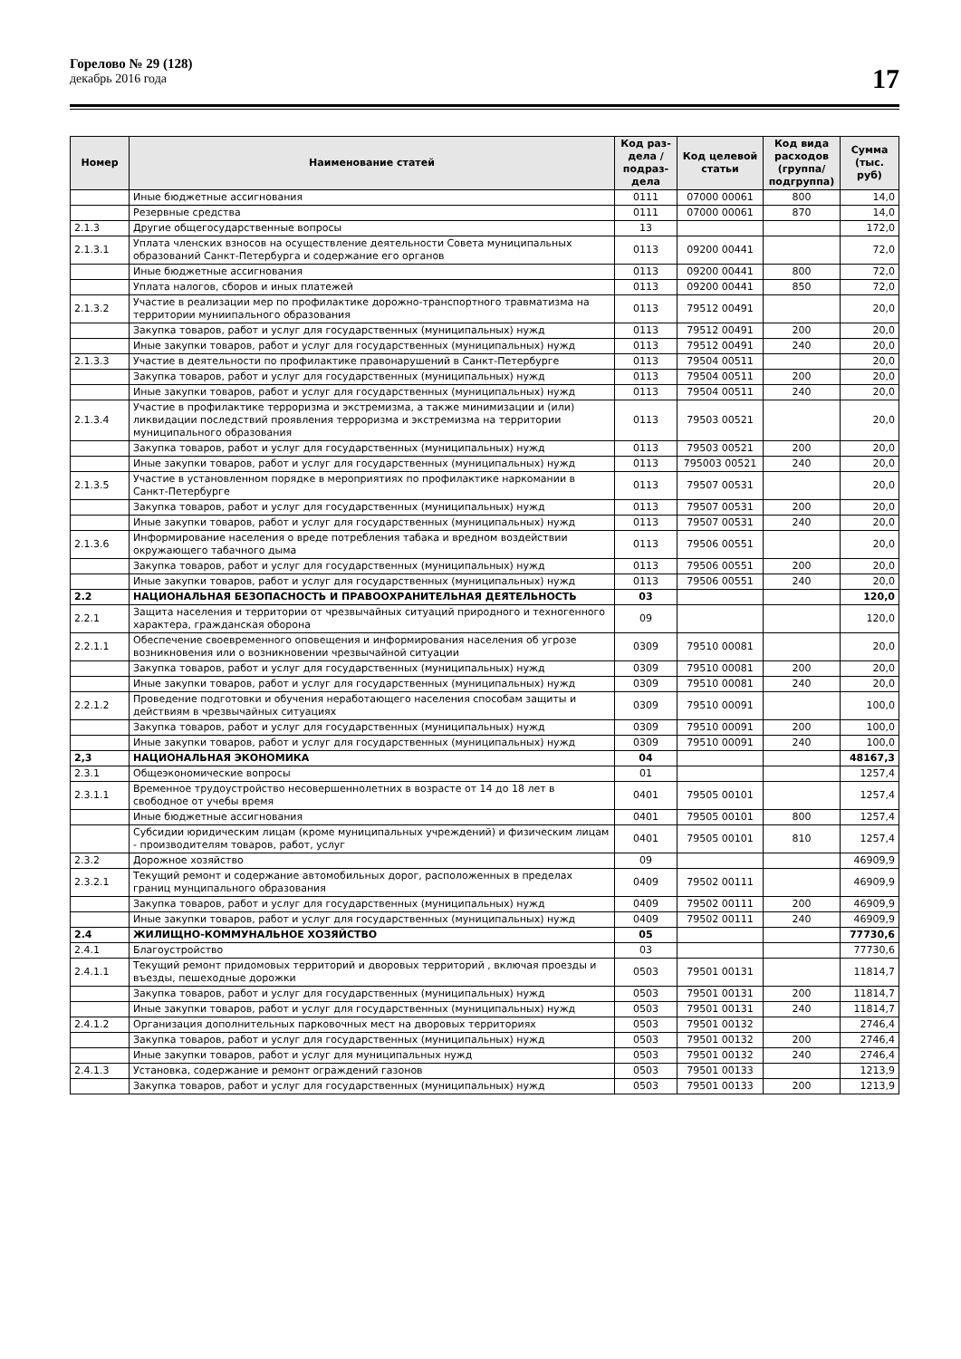Горелово № 29 (128)
декабрь 2016 года
17
| Номер | Наименование статей | Код раз-дела / подраз-дела | Код целевой статьи | Код вида расходов (группа/ подгруппа) | Сумма (тыс. руб) |
| --- | --- | --- | --- | --- | --- |
| | Иные бюджетные ассигнования | 0111 | 07000 00061 | 800 | 14,0 |
| | Резервные средства | 0111 | 07000 00061 | 870 | 14,0 |
| 2.1.3 | Другие общегосударственные вопросы | 13 | | | 172,0 |
| 2.1.3.1 | Уплата членских взносов на осуществление деятельности Совета муниципальных образований Санкт-Петербурга и содержание его органов | 0113 | 09200 00441 | | 72,0 |
| | Иные бюджетные ассигнования | 0113 | 09200 00441 | 800 | 72,0 |
| | Уплата налогов, сборов и иных платежей | 0113 | 09200 00441 | 850 | 72,0 |
| 2.1.3.2 | Участие в реализации мер по профилактике дорожно-транспортного травматизма на территории муниипального образования | 0113 | 79512 00491 | | 20,0 |
| | Закупка товаров, работ и услуг для государственных (муниципальных) нужд | 0113 | 79512 00491 | 200 | 20,0 |
| | Иные закупки товаров, работ и услуг для государственных (муниципальных) нужд | 0113 | 79512 00491 | 240 | 20,0 |
| 2.1.3.3 | Участие в деятельности по профилактике правонарушений в Санкт-Петербурге | 0113 | 79504 00511 | | 20,0 |
| | Закупка товаров, работ и услуг для государственных (муниципальных) нужд | 0113 | 79504 00511 | 200 | 20,0 |
| | Иные закупки товаров, работ и услуг для государственных (муниципальных) нужд | 0113 | 79504 00511 | 240 | 20,0 |
| 2.1.3.4 | Участие в профилактике терроризма и экстремизма, а также минимизации и (или) ликвидации последствий проявления терроризма и экстремизма на территории муниципального образования | 0113 | 79503 00521 | | 20,0 |
| | Закупка товаров, работ и услуг для государственных (муниципальных) нужд | 0113 | 79503 00521 | 200 | 20,0 |
| | Иные закупки товаров, работ и услуг для государственных (муниципальных) нужд | 0113 | 795003 00521 | 240 | 20,0 |
| 2.1.3.5 | Участие в установленном порядке в мероприятиях по профилактике наркомании в Санкт-Петербурге | 0113 | 79507 00531 | | 20,0 |
| | Закупка товаров, работ и услуг для государственных (муниципальных) нужд | 0113 | 79507 00531 | 200 | 20,0 |
| | Иные закупки товаров, работ и услуг для государственных (муниципальных) нужд | 0113 | 79507 00531 | 240 | 20,0 |
| 2.1.3.6 | Информирование населения о вреде потребления табака и вредном воздействии окружающего табачного дыма | 0113 | 79506 00551 | | 20,0 |
| | Закупка товаров, работ и услуг для государственных (муниципальных) нужд | 0113 | 79506 00551 | 200 | 20,0 |
| | Иные закупки товаров, работ и услуг для государственных (муниципальных) нужд | 0113 | 79506 00551 | 240 | 20,0 |
| 2.2 | НАЦИОНАЛЬНАЯ БЕЗОПАСНОСТЬ И ПРАВООХРАНИТЕЛЬНАЯ ДЕЯТЕЛЬНОСТЬ | 03 | | | 120,0 |
| 2.2.1 | Защита населения и территории от чрезвычайных ситуаций природного и техногенного характера, гражданская оборона | 09 | | | 120,0 |
| 2.2.1.1 | Обеспечение своевременного оповещения и информирования населения об угрозе возникновения или о возникновении чрезвычайной ситуации | 0309 | 79510 00081 | | 20,0 |
| | Закупка товаров, работ и услуг для государственных (муниципальных) нужд | 0309 | 79510 00081 | 200 | 20,0 |
| | Иные закупки товаров, работ и услуг для государственных (муниципальных) нужд | 0309 | 79510 00081 | 240 | 20,0 |
| 2.2.1.2 | Проведение подготовки и обучения неработающего населения способам защиты и действиям в чрезвычайных ситуациях | 0309 | 79510 00091 | | 100,0 |
| | Закупка товаров, работ и услуг для государственных (муниципальных) нужд | 0309 | 79510 00091 | 200 | 100,0 |
| | Иные закупки товаров, работ и услуг для государственных (муниципальных) нужд | 0309 | 79510 00091 | 240 | 100,0 |
| 2,3 | НАЦИОНАЛЬНАЯ ЭКОНОМИКА | 04 | | | 48167,3 |
| 2.3.1 | Общеэкономические вопросы | 01 | | | 1257,4 |
| 2.3.1.1 | Временное трудоустройство несовершеннолетних в возрасте от 14 до 18 лет в свободное от учебы время | 0401 | 79505 00101 | | 1257,4 |
| | Иные бюджетные ассигнования | 0401 | 79505 00101 | 800 | 1257,4 |
| | Субсидии юридическим лицам (кроме муниципальных учреждений) и физическим лицам - производителям товаров, работ, услуг | 0401 | 79505 00101 | 810 | 1257,4 |
| 2.3.2 | Дорожное хозяйство | 09 | | | 46909,9 |
| 2.3.2.1 | Текущий ремонт и содержание автомобильных дорог, расположенных в пределах границ мунципального образования | 0409 | 79502 00111 | | 46909,9 |
| | Закупка товаров, работ и услуг для государственных (муниципальных) нужд | 0409 | 79502 00111 | 200 | 46909,9 |
| | Иные закупки товаров, работ и услуг для государственных (муниципальных) нужд | 0409 | 79502 00111 | 240 | 46909,9 |
| 2.4 | ЖИЛИЩНО-КОММУНАЛЬНОЕ ХОЗЯЙСТВО | 05 | | | 77730,6 |
| 2.4.1 | Благоустройство | 03 | | | 77730,6 |
| 2.4.1.1 | Текущий ремонт придомовых территорий и дворовых территорий , включая проезды и въезды, пешеходные дорожки | 0503 | 79501 00131 | | 11814,7 |
| | Закупка товаров, работ и услуг для государственных (муниципальных) нужд | 0503 | 79501 00131 | 200 | 11814,7 |
| | Иные закупки товаров, работ и услуг для государственных (муниципальных) нужд | 0503 | 79501 00131 | 240 | 11814,7 |
| 2.4.1.2 | Организация дополнительных парковочных мест на дворовых территориях | 0503 | 79501 00132 | | 2746,4 |
| | Закупка товаров, работ и услуг для государственных (муниципальных) нужд | 0503 | 79501 00132 | 200 | 2746,4 |
| | Иные закупки товаров, работ и услуг для муниципальных нужд | 0503 | 79501 00132 | 240 | 2746,4 |
| 2.4.1.3 | Установка, содержание и ремонт ограждений газонов | 0503 | 79501 00133 | | 1213,9 |
| | Закупка товаров, работ и услуг для государственных (муниципальных) нужд | 0503 | 79501 00133 | 200 | 1213,9 |